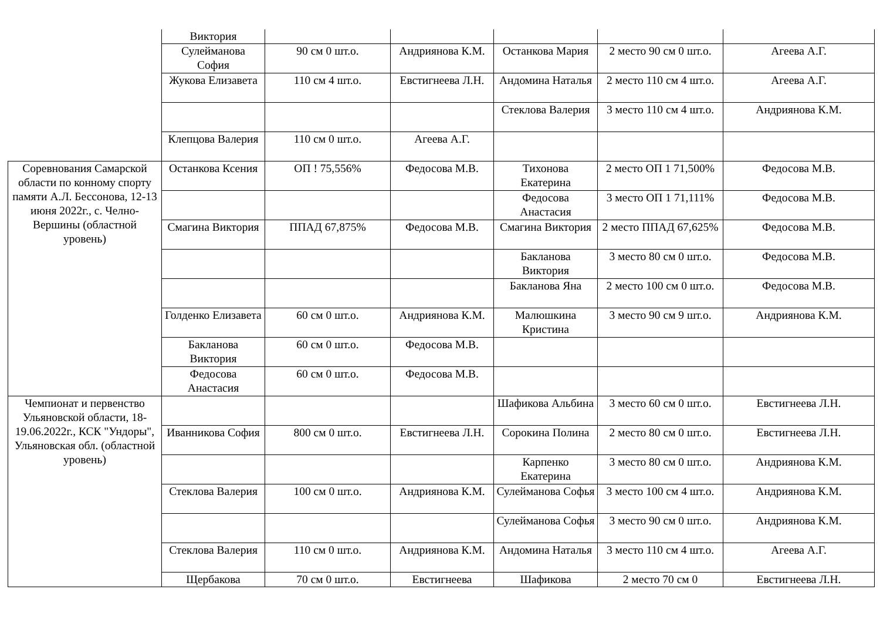| | Виктория | | | | | |
| | Сулейманова София | 90 см 0 шт.о. | Андриянова К.М. | Останкова Мария | 2 место 90 см 0 шт.о. | Агеева А.Г. |
| | Жукова Елизавета | 110 см 4 шт.о. | Евстигнеева Л.Н. | Андомина Наталья | 2 место 110 см 4 шт.о. | Агеева А.Г. |
| | | | | Стеклова Валерия | 3 место 110 см 4 шт.о. | Андриянова К.М. |
| | Клепцова Валерия | 110 см 0 шт.о. | Агеева А.Г. | | | |
| Соревнования Самарской области по конному спорту памяти А.Л. Бессонова, 12-13 июня 2022г., с. Челно-Вершины (областной уровень) | Останкова Ксения | ОП ! 75,556% | Федосова М.В. | Тихонова Екатерина | 2 место ОП 1 71,500% | Федосова М.В. |
| | | | | Федосова Анастасия | 3 место ОП 1 71,111% | Федосова М.В. |
| | Смагина Виктория | ППАД 67,875% | Федосова М.В. | Смагина Виктория | 2 место ППАД 67,625% | Федосова М.В. |
| | | | | Бакланова Виктория | 3 место 80 см 0 шт.о. | Федосова М.В. |
| | | | | Бакланова Яна | 2 место 100 см 0 шт.о. | Федосова М.В. |
| | Голденко Елизавета | 60 см 0 шт.о. | Андриянова К.М. | Малюшкина Кристина | 3 место 90 см 9 шт.о. | Андриянова К.М. |
| | Бакланова Виктория | 60 см 0 шт.о. | Федосова М.В. | | | |
| | Федосова Анастасия | 60 см 0 шт.о. | Федосова М.В. | | | |
| Чемпионат и первенство Ульяновской области, 18-19.06.2022г., КСК "Ундоры", Ульяновская обл. (областной уровень) | | | | Шафикова Альбина | 3 место 60 см 0 шт.о. | Евстигнеева Л.Н. |
| | Иванникова София | 800 см 0 шт.о. | Евстигнеева Л.Н. | Сорокина Полина | 2 место 80 см 0 шт.о. | Евстигнеева Л.Н. |
| | | | | Карпенко Екатерина | 3 место 80 см 0 шт.о. | Андриянова К.М. |
| | Стеклова Валерия | 100 см 0 шт.о. | Андриянова К.М. | Сулейманова Софья | 3 место 100 см 4 шт.о. | Андриянова К.М. |
| | | | | Сулейманова Софья | 3 место 90 см 0 шт.о. | Андриянова К.М. |
| | Стеклова Валерия | 110 см 0 шт.о. | Андриянова К.М. | Андомина Наталья | 3 место 110 см 4 шт.о. | Агеева А.Г. |
| | Щербакова | 70 см 0 шт.о. | Евстигнеева | Шафикова | 2 место 70 см 0 | Евстигнеева Л.Н. |